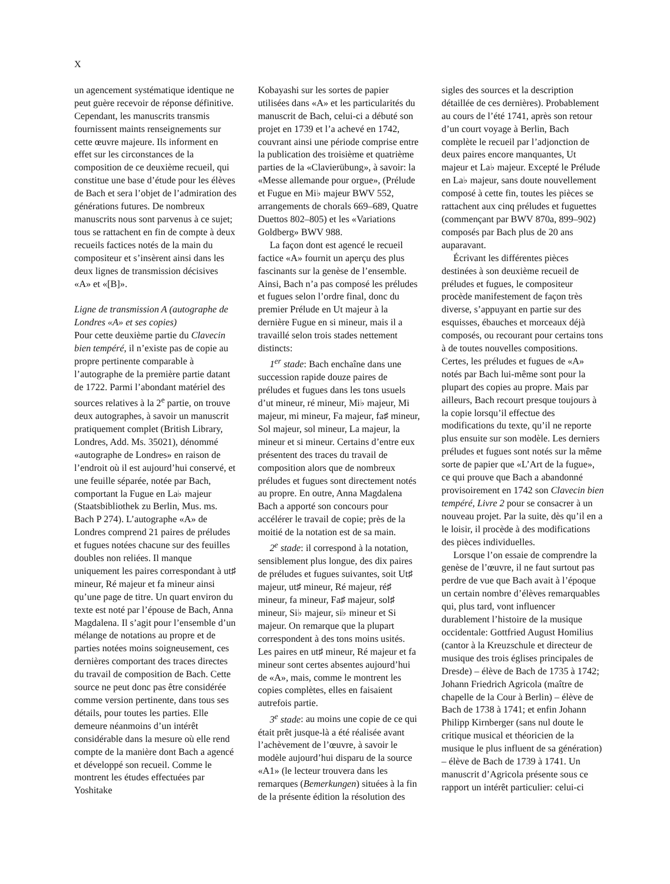X
un agencement systématique identique ne peut guère recevoir de réponse définitive. Cependant, les manuscrits transmis fournissent maints renseignements sur cette œuvre majeure. Ils informent en effet sur les circonstances de la composition de ce deuxième recueil, qui constitue une base d’étude pour les élèves de Bach et sera l’objet de l’admiration des générations futures. De nombreux manuscrits nous sont parvenus à ce sujet; tous se rattachent en fin de compte à deux recueils factices notés de la main du compositeur et s’insèrent ainsi dans les deux lignes de transmission décisives «A» et «[B]».
Ligne de transmission A (autographe de Londres «A» et ses copies)
Pour cette deuxième partie du Clavecin bien tempéré, il n’existe pas de copie au propre pertinente comparable à l’autographe de la première partie datant de 1722. Parmi l’abondant matériel des sources relatives à la 2<sup>e</sup> partie, on trouve deux autographes, à savoir un manuscrit pratiquement complet (British Library, Londres, Add. Ms. 35021), dénommé «autographe de Londres» en raison de l’endroit où il est aujourd’hui conservé, et une feuille séparée, notée par Bach, comportant la Fugue en La♭ majeur (Staatsbibliothek zu Berlin, Mus. ms. Bach P 274). L’autographe «A» de Londres comprend 21 paires de préludes et fugues notées chacune sur des feuilles doubles non reliées. Il manque uniquement les paires correspondant à ut♯ mineur, Ré majeur et fa mineur ainsi qu’une page de titre. Un quart environ du texte est noté par l’épouse de Bach, Anna Magdalena. Il s’agit pour l’ensemble d’un mélange de notations au propre et de parties notées moins soigneusement, ces dernières comportant des traces directes du travail de composition de Bach. Cette source ne peut donc pas être considérée comme version pertinente, dans tous ses détails, pour toutes les parties. Elle demeure néanmoins d’un intérêt considérable dans la mesure où elle rend compte de la manière dont Bach a agencé et développé son recueil. Comme le montrent les études effectuées par Yoshitake
Kobayashi sur les sortes de papier utilisées dans «A» et les particularités du manuscrit de Bach, celui-ci a débuté son projet en 1739 et l’a achevé en 1742, couvrant ainsi une période comprise entre la publication des troisième et quatrième parties de la «Clavierübung», à savoir: la «Messe allemande pour orgue», (Prélude et Fugue en Mi♭ majeur BWV 552, arrangements de chorals 669–689, Quatre Duettos 802–805) et les «Variations Goldberg» BWV 988.
La façon dont est agencé le recueil factice «A» fournit un aperçu des plus fascinants sur la genèse de l’ensemble. Ainsi, Bach n’a pas composé les préludes et fugues selon l’ordre final, donc du premier Prélude en Ut majeur à la dernière Fugue en si mineur, mais il a travaillé selon trois stades nettement distincts:
1<sup>er</sup> stade: Bach enchaîne dans une succession rapide douze paires de préludes et fugues dans les tons usuels d’ut mineur, ré mineur, Mi♭ majeur, Mi majeur, mi mineur, Fa majeur, fa♯ mineur, Sol majeur, sol mineur, La majeur, la mineur et si mineur. Certains d’entre eux présentent des traces du travail de composition alors que de nombreux préludes et fugues sont directement notés au propre. En outre, Anna Magdalena Bach a apporté son concours pour accélérer le travail de copie; près de la moitié de la notation est de sa main.
2<sup>e</sup> stade: il correspond à la notation, sensiblement plus longue, des dix paires de préludes et fugues suivantes, soit Ut♯ majeur, ut♯ mineur, Ré majeur, ré♯ mineur, fa mineur, Fa♯ majeur, sol♯ mineur, Si♭ majeur, si♭ mineur et Si majeur. On remarque que la plupart correspondent à des tons moins usités. Les paires en ut♯ mineur, Ré majeur et fa mineur sont certes absentes aujourd’hui de «A», mais, comme le montrent les copies complètes, elles en faisaient autrefois partie.
3<sup>e</sup> stade: au moins une copie de ce qui était prêt jusque-là a été réalisée avant l’achèvement de l’œuvre, à savoir le modèle aujourd’hui disparu de la source «A1» (le lecteur trouvera dans les remarques (Bemerkungen) situées à la fin de la présente édition la résolution des
sigles des sources et la description détaillée de ces dernières). Probablement au cours de l’été 1741, après son retour d’un court voyage à Berlin, Bach complète le recueil par l’adjonction de deux paires encore manquantes, Ut majeur et La♭ majeur. Excepté le Prélude en La♭ majeur, sans doute nouvellement composé à cette fin, toutes les pièces se rattachent aux cinq préludes et fuguettes (commençant par BWV 870a, 899–902) composés par Bach plus de 20 ans auparavant.
Écrivant les différentes pièces destinées à son deuxième recueil de préludes et fugues, le compositeur procède manifestement de façon très diverse, s’appuyant en partie sur des esquisses, ébauches et morceaux déjà composés, ou recourant pour certains tons à de toutes nouvelles compositions. Certes, les préludes et fugues de «A» notés par Bach lui-même sont pour la plupart des copies au propre. Mais par ailleurs, Bach recourt presque toujours à la copie lorsqu’il effectue des modifications du texte, qu’il ne reporte plus ensuite sur son modèle. Les derniers préludes et fugues sont notés sur la même sorte de papier que «L’Art de la fugue», ce qui prouve que Bach a abandonné provisoirement en 1742 son Clavecin bien tempéré, Livre 2 pour se consacrer à un nouveau projet. Par la suite, dès qu’il en a le loisir, il procède à des modifications des pièces individuelles.
Lorsque l’on essaie de comprendre la genèse de l’œuvre, il ne faut surtout pas perdre de vue que Bach avait à l’époque un certain nombre d’élèves remarquables qui, plus tard, vont influencer durablement l’histoire de la musique occidentale: Gottfried August Homilius (cantor à la Kreuzschule et directeur de musique des trois églises principales de Dresde) – élève de Bach de 1735 à 1742; Johann Friedrich Agricola (maître de chapelle de la Cour à Berlin) – élève de Bach de 1738 à 1741; et enfin Johann Philipp Kirnberger (sans nul doute le critique musical et théoricien de la musique le plus influent de sa génération) – élève de Bach de 1739 à 1741. Un manuscrit d’Agricola présente sous ce rapport un intérêt particulier: celui-ci